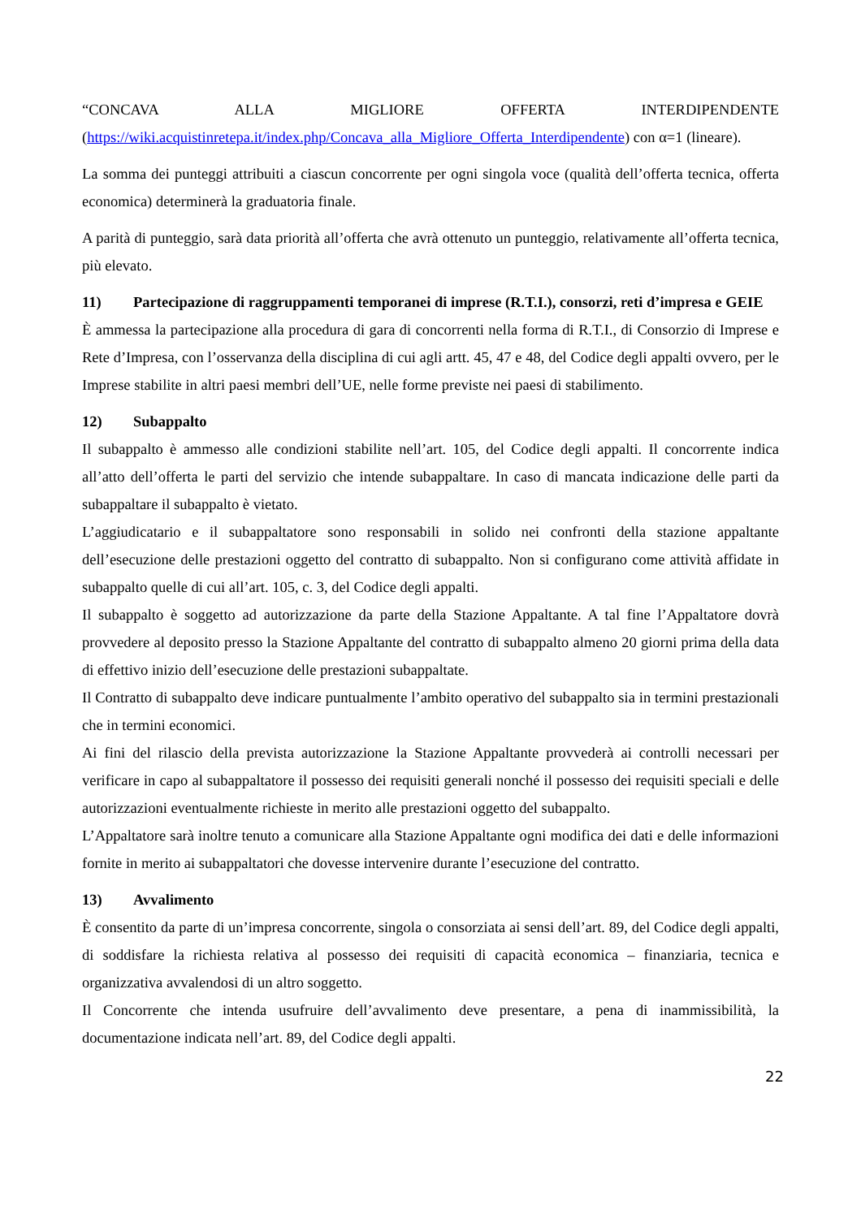“CONCAVA ALLA MIGLIORE OFFERTA INTERDIPENDENTE (https://wiki.acquistinretepa.it/index.php/Concava_alla_Migliore_Offerta_Interdipendente) con α=1 (lineare).
La somma dei punteggi attribuiti a ciascun concorrente per ogni singola voce (qualità dell’offerta tecnica, offerta economica) determinerà la graduatoria finale.
A parità di punteggio, sarà data priorità all’offerta che avrà ottenuto un punteggio, relativamente all’offerta tecnica, più elevato.
11) Partecipazione di raggruppamenti temporanei di imprese (R.T.I.), consorzi, reti d’impresa e GEIE
È ammessa la partecipazione alla procedura di gara di concorrenti nella forma di R.T.I., di Consorzio di Imprese e Rete d’Impresa, con l’osservanza della disciplina di cui agli artt. 45, 47 e 48, del Codice degli appalti ovvero, per le Imprese stabilite in altri paesi membri dell’UE, nelle forme previste nei paesi di stabilimento.
12) Subappalto
Il subappalto è ammesso alle condizioni stabilite nell’art. 105, del Codice degli appalti. Il concorrente indica all’atto dell’offerta le parti del servizio che intende subappaltare. In caso di mancata indicazione delle parti da subappaltare il subappalto è vietato.
L’aggiudicatario e il subappaltatore sono responsabili in solido nei confronti della stazione appaltante dell’esecuzione delle prestazioni oggetto del contratto di subappalto. Non si configurano come attività affidate in subappalto quelle di cui all’art. 105, c. 3, del Codice degli appalti.
Il subappalto è soggetto ad autorizzazione da parte della Stazione Appaltante. A tal fine l’Appaltatore dovrà provvedere al deposito presso la Stazione Appaltante del contratto di subappalto almeno 20 giorni prima della data di effettivo inizio dell’esecuzione delle prestazioni subappaltate.
Il Contratto di subappalto deve indicare puntualmente l’ambito operativo del subappalto sia in termini prestazionali che in termini economici.
Ai fini del rilascio della prevista autorizzazione la Stazione Appaltante provvederà ai controlli necessari per verificare in capo al subappaltatore il possesso dei requisiti generali nonché il possesso dei requisiti speciali e delle autorizzazioni eventualmente richieste in merito alle prestazioni oggetto del subappalto.
L’Appaltatore sarà inoltre tenuto a comunicare alla Stazione Appaltante ogni modifica dei dati e delle informazioni fornite in merito ai subappaltatori che dovesse intervenire durante l’esecuzione del contratto.
13) Avvalimento
È consentito da parte di un’impresa concorrente, singola o consorziata ai sensi dell’art. 89, del Codice degli appalti, di soddisfare la richiesta relativa al possesso dei requisiti di capacità economica – finanziaria, tecnica e organizzativa avvalendosi di un altro soggetto.
Il Concorrente che intenda usufruire dell’avvalimento deve presentare, a pena di inammissibilità, la documentazione indicata nell’art. 89, del Codice degli appalti.
22